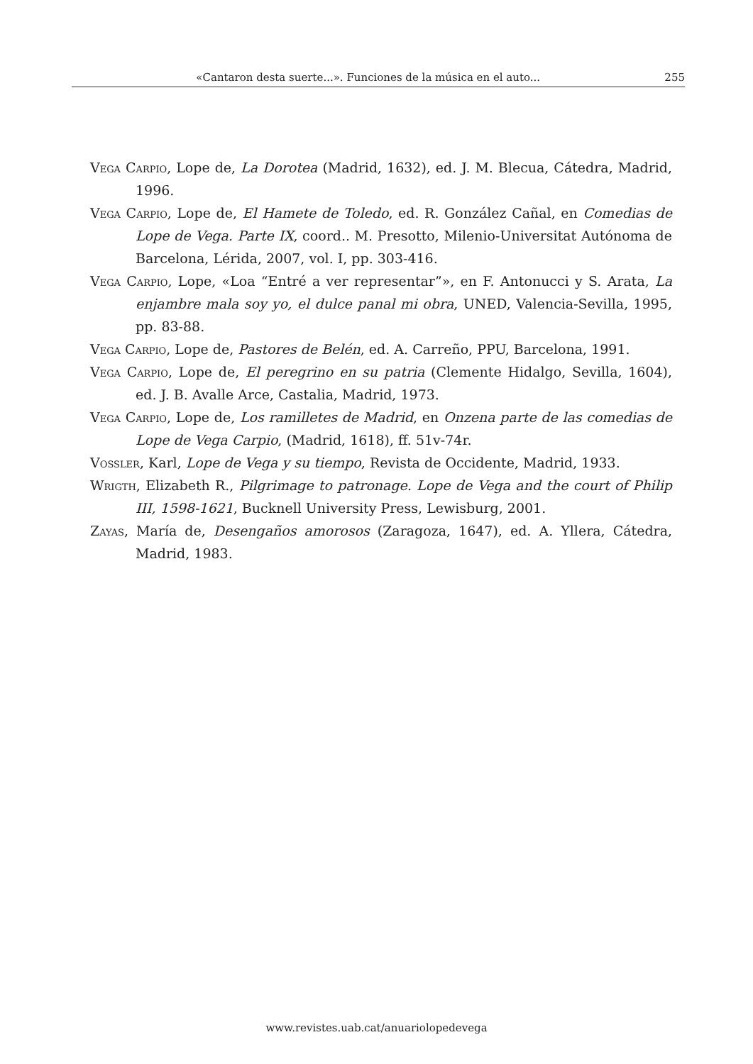«Cantaron desta suerte...». Funciones de la música en el auto... 255
Vega Carpio, Lope de, La Dorotea (Madrid, 1632), ed. J. M. Blecua, Cátedra, Madrid, 1996.
Vega Carpio, Lope de, El Hamete de Toledo, ed. R. González Cañal, en Comedias de Lope de Vega. Parte IX, coord.. M. Presotto, Milenio-Universitat Autónoma de Barcelona, Lérida, 2007, vol. I, pp. 303-416.
Vega Carpio, Lope, «Loa “Entré a ver representar”», en F. Antonucci y S. Arata, La enjambre mala soy yo, el dulce panal mi obra, UNED, Valencia-Sevilla, 1995, pp. 83-88.
Vega Carpio, Lope de, Pastores de Belén, ed. A. Carreño, PPU, Barcelona, 1991.
Vega Carpio, Lope de, El peregrino en su patria (Clemente Hidalgo, Sevilla, 1604), ed. J. B. Avalle Arce, Castalia, Madrid, 1973.
Vega Carpio, Lope de, Los ramilletes de Madrid, en Onzena parte de las comedias de Lope de Vega Carpio, (Madrid, 1618), ff. 51v-74r.
Vossler, Karl, Lope de Vega y su tiempo, Revista de Occidente, Madrid, 1933.
Wrigth, Elizabeth R., Pilgrimage to patronage. Lope de Vega and the court of Philip III, 1598-1621, Bucknell University Press, Lewisburg, 2001.
Zayas, María de, Desengaños amorosos (Zaragoza, 1647), ed. A. Yllera, Cátedra, Madrid, 1983.
www.revistes.uab.cat/anuariolopedevega